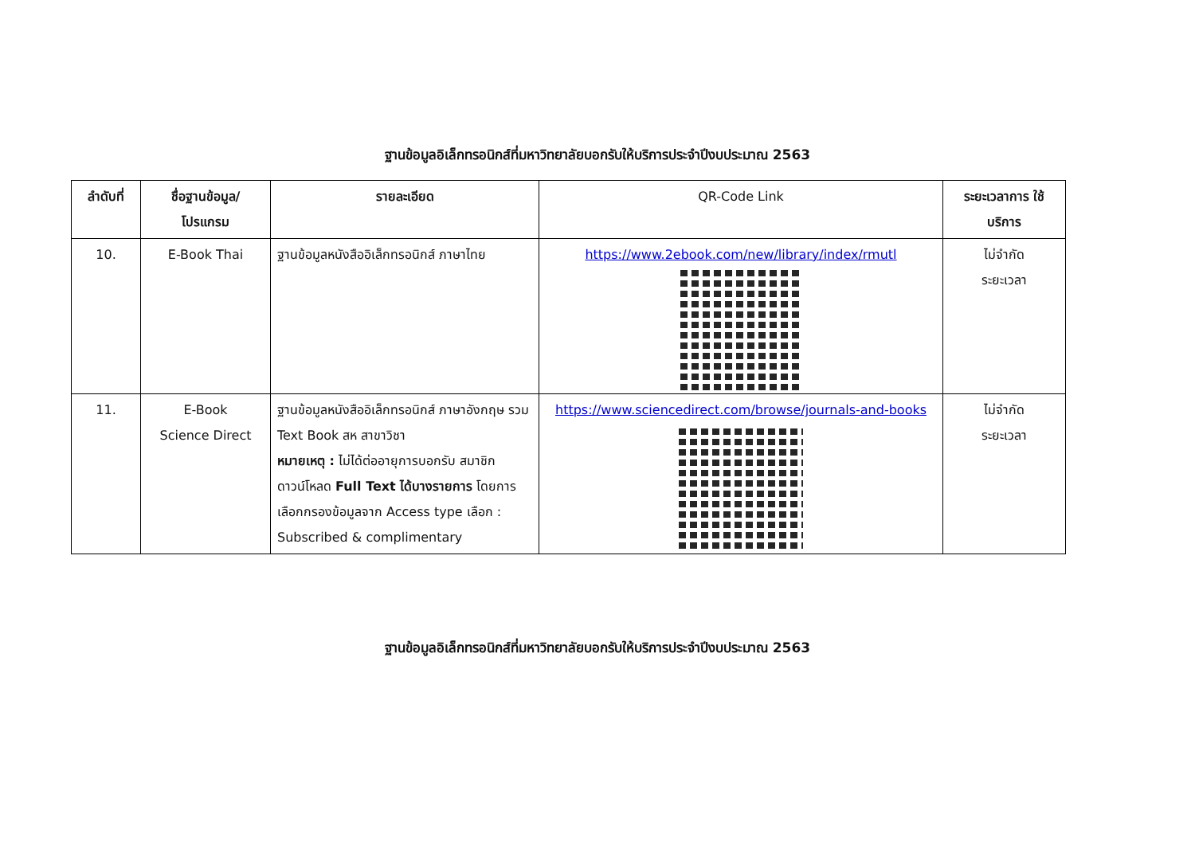ฐานข้อมูลอิเล็กทรอนิกส์ที่มหาวิทยาลัยบอกรับให้บริการประจำปีงบประมาณ 2563
| ลำดับที่ | ชื่อฐานข้อมูล/ โปรแกรม | รายละเอียด | QR-Code Link | ระยะเวลาการ ใช้บริการ |
| --- | --- | --- | --- | --- |
| 10. | E-Book Thai | ฐานข้อมูลหนังสืออิเล็กทรอนิกส์ ภาษาไทย | https://www.2ebook.com/new/library/index/rmutl | ไม่จำกัด ระยะเวลา |
| 11. | E-Book Science Direct | ฐานข้อมูลหนังสืออิเล็กทรอนิกส์ ภาษาอังกฤษ รวม Text Book สห สาขาวิชา หมายเหตุ : ไม่ได้ต่ออายุการบอกรับ สมาชิก ดาวน์โหลด Full Text ได้บางรายการ โดยการเลือกกรองข้อมูลจาก Access type เลือก : Subscribed & complimentary | https://www.sciencedirect.com/browse/journals-and-books | ไม่จำกัด ระยะเวลา |
ฐานข้อมูลอิเล็กทรอนิกส์ที่มหาวิทยาลัยบอกรับให้บริการประจำปีงบประมาณ 2563